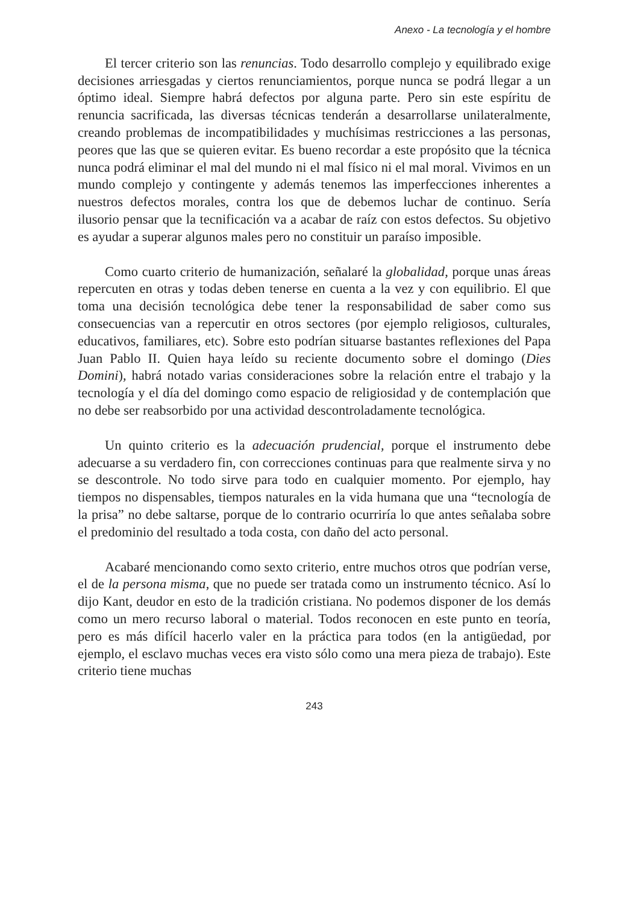Anexo - La tecnología y el hombre
El tercer criterio son las renuncias. Todo desarrollo complejo y equilibrado exige decisiones arriesgadas y ciertos renunciamientos, porque nunca se podrá llegar a un óptimo ideal. Siempre habrá defectos por alguna parte. Pero sin este espíritu de renuncia sacrificada, las diversas técnicas tenderán a desarrollarse unilateralmente, creando problemas de incompatibilidades y muchísimas restricciones a las personas, peores que las que se quieren evitar. Es bueno recordar a este propósito que la técnica nunca podrá eliminar el mal del mundo ni el mal físico ni el mal moral. Vivimos en un mundo complejo y contingente y además tenemos las imperfecciones inherentes a nuestros defectos morales, contra los que de debemos luchar de continuo. Sería ilusorio pensar que la tecnificación va a acabar de raíz con estos defectos. Su objetivo es ayudar a superar algunos males pero no constituir un paraíso imposible.
Como cuarto criterio de humanización, señalaré la globalidad, porque unas áreas repercuten en otras y todas deben tenerse en cuenta a la vez y con equilibrio. El que toma una decisión tecnológica debe tener la responsabilidad de saber como sus consecuencias van a repercutir en otros sectores (por ejemplo religiosos, culturales, educativos, familiares, etc). Sobre esto podrían situarse bastantes reflexiones del Papa Juan Pablo II. Quien haya leído su reciente documento sobre el domingo (Dies Domini), habrá notado varias consideraciones sobre la relación entre el trabajo y la tecnología y el día del domingo como espacio de religiosidad y de contemplación que no debe ser reabsorbido por una actividad descontroladamente tecnológica.
Un quinto criterio es la adecuación prudencial, porque el instrumento debe adecuarse a su verdadero fin, con correcciones continuas para que realmente sirva y no se descontrole. No todo sirve para todo en cualquier momento. Por ejemplo, hay tiempos no dispensables, tiempos naturales en la vida humana que una “tecnología de la prisa” no debe saltarse, porque de lo contrario ocurriría lo que antes señalaba sobre el predominio del resultado a toda costa, con daño del acto personal.
Acabaré mencionando como sexto criterio, entre muchos otros que podrían verse, el de la persona misma, que no puede ser tratada como un instrumento técnico. Así lo dijo Kant, deudor en esto de la tradición cristiana. No podemos disponer de los demás como un mero recurso laboral o material. Todos reconocen en este punto en teoría, pero es más difícil hacerlo valer en la práctica para todos (en la antigüedad, por ejemplo, el esclavo muchas veces era visto sólo como una mera pieza de trabajo). Este criterio tiene muchas
243